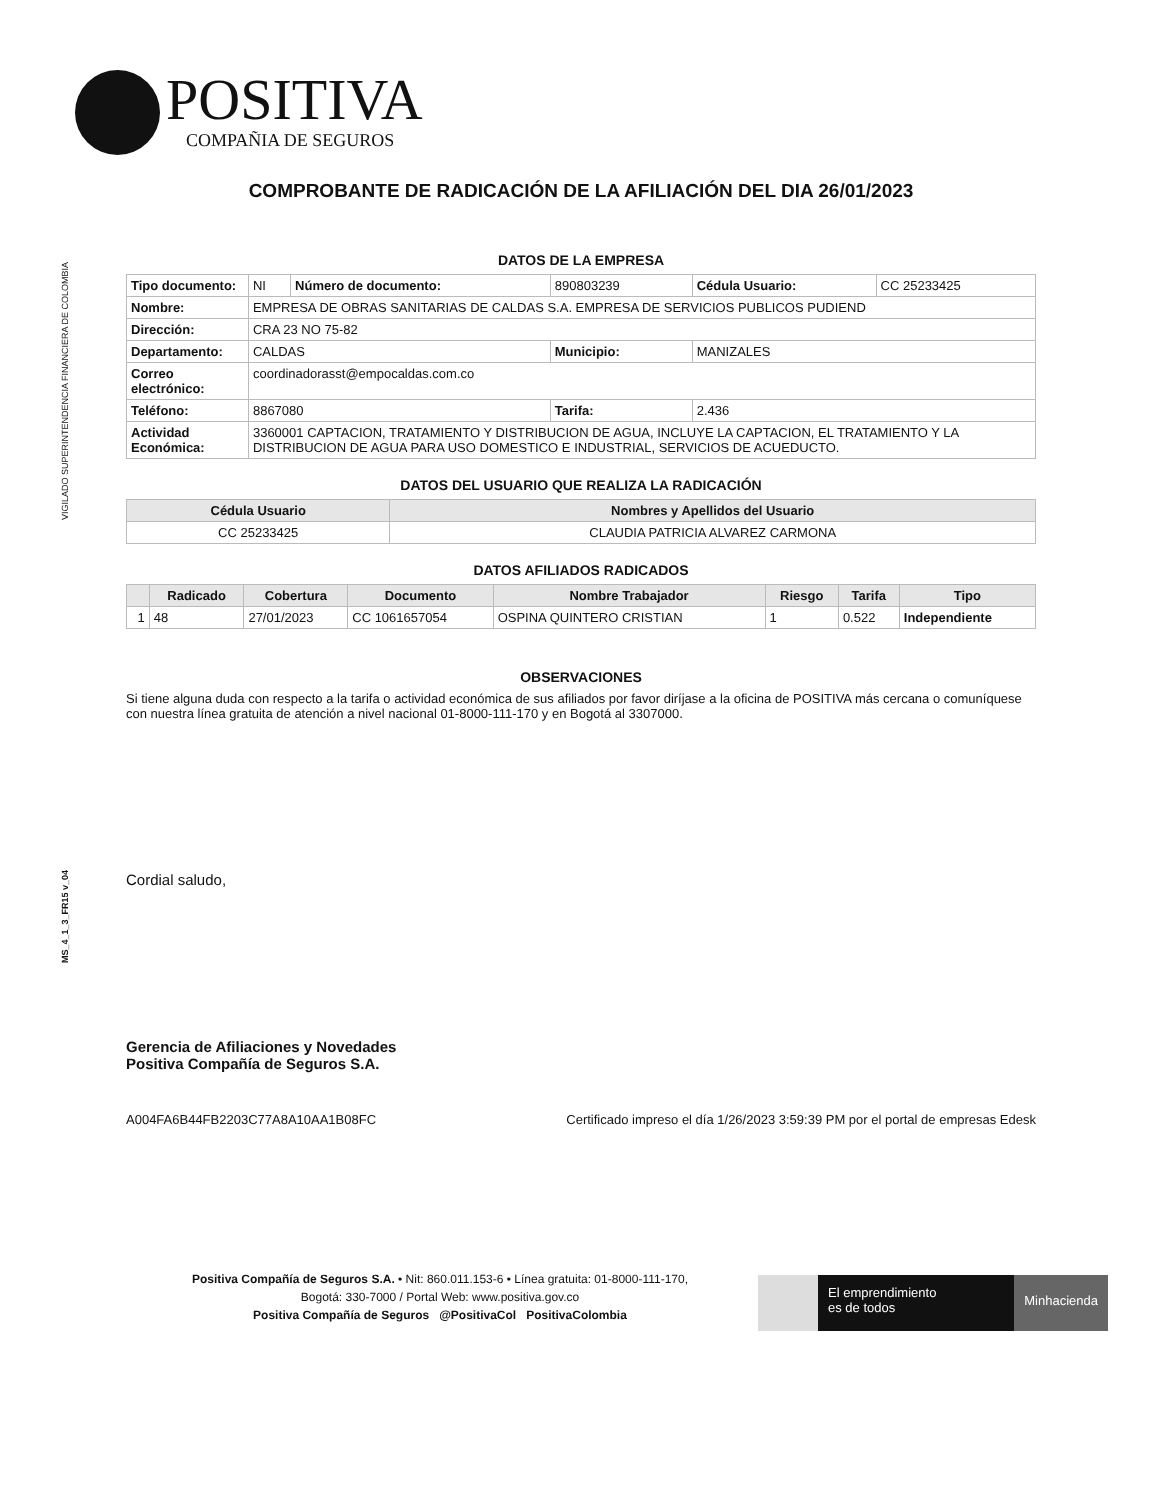POSITIVA COMPAÑIA DE SEGUROS
VIGILADO SUPERINTENDENCIA FINANCIERA DE COLOMBIA
MS_4_1_3_FR15 v_04
COMPROBANTE DE RADICACIÓN DE LA AFILIACIÓN DEL DIA 26/01/2023
DATOS DE LA EMPRESA
| Tipo documento: | NI | Número de documento: | 890803239 | Cédula Usuario: | CC 25233425 |
| Nombre: | EMPRESA DE OBRAS SANITARIAS DE CALDAS S.A. EMPRESA DE SERVICIOS PUBLICOS PUDIEND | | | | |
| Dirección: | CRA 23 NO 75-82 | | | | |
| Departamento: | CALDAS | | Municipio: | MANIZALES | |
| Correo electrónico: | coordinadorasst@empocaldas.com.co | | | | |
| Teléfono: | 8867080 | | Tarifa: | 2.436 | |
| Actividad Económica: | 3360001 CAPTACION, TRATAMIENTO Y DISTRIBUCION DE AGUA, INCLUYE LA CAPTACION, EL TRATAMIENTO Y LA DISTRIBUCION DE AGUA PARA USO DOMESTICO E INDUSTRIAL, SERVICIOS DE ACUEDUCTO. | | | | |
DATOS DEL USUARIO QUE REALIZA LA RADICACIÓN
| Cédula Usuario | Nombres y Apellidos del Usuario |
| --- | --- |
| CC 25233425 | CLAUDIA PATRICIA ALVAREZ CARMONA |
DATOS AFILIADOS RADICADOS
| | Radicado | Cobertura | Documento | Nombre Trabajador | Riesgo | Tarifa | Tipo |
| --- | --- | --- | --- | --- | --- | --- | --- |
| 1 | 48 | 27/01/2023 | CC 1061657054 | OSPINA QUINTERO CRISTIAN | 1 | 0.522 | Independiente |
OBSERVACIONES
Si tiene alguna duda con respecto a la tarifa o actividad económica de sus afiliados por favor diríjase a la oficina de POSITIVA más cercana o comuníquese con nuestra línea gratuita de atención a nivel nacional 01-8000-111-170 y en Bogotá al 3307000.
Cordial saludo,
Gerencia de Afiliaciones y Novedades
Positiva Compañía de Seguros S.A.
A004FA6B44FB2203C77A8A10AA1B08FC Certificado impreso el día 1/26/2023 3:59:39 PM por el portal de empresas Edesk
Positiva Compañía de Seguros S.A. • Nit: 860.011.153-6 • Línea gratuita: 01-8000-111-170,
Bogotá: 330-7000 / Portal Web: www.positiva.gov.co
Positiva Compañía de Seguros @PositivaCol PositivaColombia
El emprendimiento
es de todos
Minhacienda